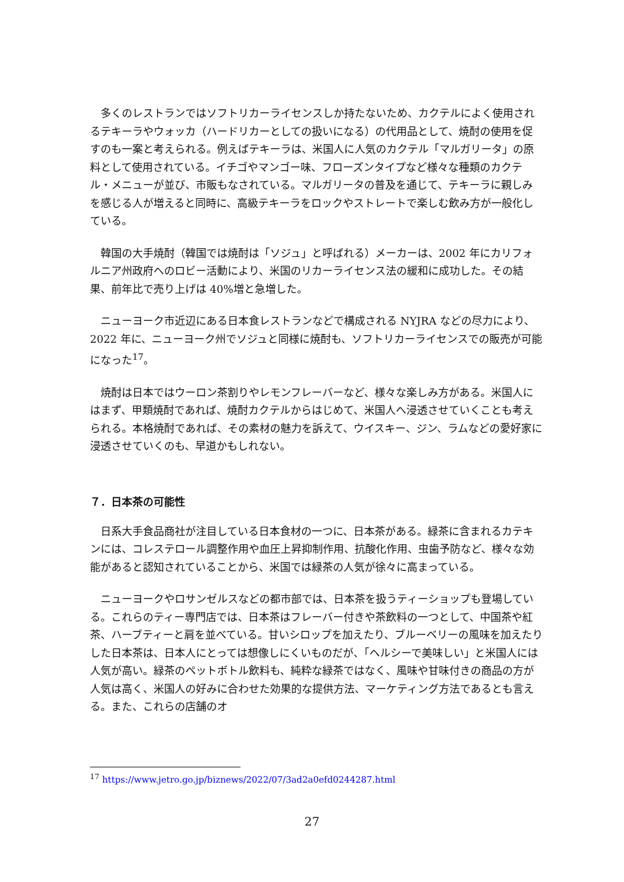多くのレストランではソフトリカーライセンスしか持たないため、カクテルによく使用されるテキーラやウォッカ（ハードリカーとしての扱いになる）の代用品として、焼酎の使用を促すのも一案と考えられる。例えばテキーラは、米国人に人気のカクテル「マルガリータ」の原料として使用されている。イチゴやマンゴー味、フローズンタイプなど様々な種類のカクテル・メニューが並び、市販もなされている。マルガリータの普及を通じて、テキーラに親しみを感じる人が増えると同時に、高級テキーラをロックやストレートで楽しむ飲み方が一般化している。
韓国の大手焼酎（韓国では焼酎は「ソジュ」と呼ばれる）メーカーは、2002 年にカリフォルニア州政府へのロビー活動により、米国のリカーライセンス法の緩和に成功した。その結果、前年比で売り上げは 40%増と急増した。
ニューヨーク市近辺にある日本食レストランなどで構成される NYJRA などの尽力により、2022 年に、ニューヨーク州でソジュと同様に焼酎も、ソフトリカーライセンスでの販売が可能になった<sup>17</sup>。
焼酎は日本ではウーロン茶割りやレモンフレーバーなど、様々な楽しみ方がある。米国人にはまず、甲類焼酎であれば、焼酎カクテルからはじめて、米国人へ浸透させていくことも考えられる。本格焼酎であれば、その素材の魅力を訴えて、ウイスキー、ジン、ラムなどの愛好家に浸透させていくのも、早道かもしれない。
７．日本茶の可能性
日系大手食品商社が注目している日本食材の一つに、日本茶がある。緑茶に含まれるカテキンには、コレステロール調整作用や血圧上昇抑制作用、抗酸化作用、虫歯予防など、様々な効能があると認知されていることから、米国では緑茶の人気が徐々に高まっている。
ニューヨークやロサンゼルスなどの都市部では、日本茶を扱うティーショップも登場している。これらのティー専門店では、日本茶はフレーバー付きや茶飲料の一つとして、中国茶や紅茶、ハーブティーと肩を並べている。甘いシロップを加えたり、ブルーベリーの風味を加えたりした日本茶は、日本人にとっては想像しにくいものだが、「ヘルシーで美味しい」と米国人には人気が高い。緑茶のペットボトル飲料も、純粋な緑茶ではなく、風味や甘味付きの商品の方が人気は高く、米国人の好みに合わせた効果的な提供方法、マーケティング方法であるとも言える。また、これらの店舗のオ
<sup>17</sup> https://www.jetro.go.jp/biznews/2022/07/3ad2a0efd0244287.html
27